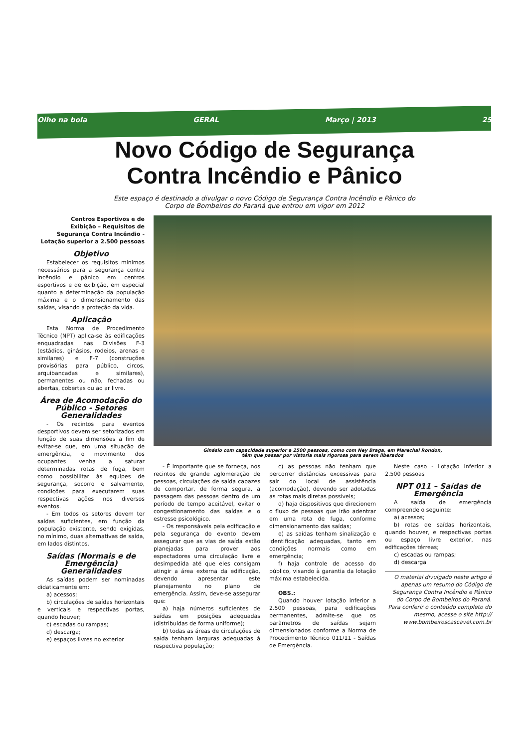Olho na bola GERAL Março | 2013 25
Novo Código de Segurança
Contra Incêndio e Pânico
Este espaço é destinado a divulgar o novo Código de Segurança Contra Incêndio e Pânico do
Corpo de Bombeiros do Paraná que entrou em vigor em 2012
Centros Esportivos e de Exibição – Requisitos de Segurança Contra Incêndio - Lotação superior a 2.500 pessoas
Objetivo
Estabelecer os requisitos mínimos necessários para a segurança contra incêndio e pânico em centros esportivos e de exibição, em especial quanto a determinação da população máxima e o dimensionamento das saídas, visando a proteção da vida.
Aplicação
Esta Norma de Procedimento Técnico (NPT) aplica-se às edificações enquadradas nas Divisões F-3 (estádios, ginásios, rodeios, arenas e similares) e F-7 (construções provisórias para público, circos, arquibancadas e similares), permanentes ou não, fechadas ou abertas, cobertas ou ao ar livre.
Área de Acomodação do Público - Setores Generalidades
- Os recintos para eventos desportivos devem ser setorizados em função de suas dimensões a fim de evitar-se que, em uma situação de emergência, o movimento dos ocupantes venha a saturar determinadas rotas de fuga, bem como possibilitar às equipes de segurança, socorro e salvamento, condições para executarem suas respectivas ações nos diversos eventos.
- Em todos os setores devem ter saídas suficientes, em função da população existente, sendo exigidas, no mínimo, duas alternativas de saída, em lados distintos.
Saídas (Normais e de Emergência) Generalidades
As saídas podem ser nominadas didaticamente em:
a) acessos;
b) circulações de saídas horizontais e verticais e respectivas portas, quando houver;
c) escadas ou rampas;
d) descarga;
e) espaços livres no exterior
Ginásio com capacidade superior a 2500 pessoas, como com Ney Braga, em Marechal Rondon,
têm que passar por vistoria mais rigorosa para serem liberados
- É importante que se forneça, nos recintos de grande aglomeração de pessoas, circulações de saída capazes de comportar, de forma segura, a passagem das pessoas dentro de um período de tempo aceitável, evitar o congestionamento das saídas e o estresse psicológico.
- Os responsáveis pela edificação e pela segurança do evento devem assegurar que as vias de saída estão planejadas para prover aos espectadores uma circulação livre e desimpedida até que eles consigam atingir a área externa da edificação, devendo apresentar este planejamento no plano de emergência. Assim, deve-se assegurar que:
a) haja números suficientes de saídas em posições adequadas (distribuídas de forma uniforme);
b) todas as áreas de circulações de saída tenham larguras adequadas à respectiva população;
c) as pessoas não tenham que percorrer distâncias excessivas para sair do local de assistência (acomodação), devendo ser adotadas as rotas mais diretas possíveis;
d) haja dispositivos que direcionem o fluxo de pessoas que irão adentrar em uma rota de fuga, conforme dimensionamento das saídas;
e) as saídas tenham sinalização e identificação adequadas, tanto em condições normais como em emergência;
f) haja controle de acesso do público, visando à garantia da lotação máxima estabelecida.
OBS.:
Quando houver lotação inferior a 2.500 pessoas, para edificações permanentes, admite-se que os parâmetros de saídas sejam dimensionados conforme a Norma de Procedimento Técnico 011/11 - Saídas de Emergência.
Neste caso - Lotação Inferior a 2.500 pessoas
NPT 011 – Saídas de Emergência
A saída de emergência compreende o seguinte:
a) acessos;
b) rotas de saídas horizontais, quando houver, e respectivas portas ou espaço livre exterior, nas edificações térreas;
c) escadas ou rampas;
d) descarga
O material divulgado neste artigo é apenas um resumo do Código de Segurança Contra Incêndio e Pânico do Corpo de Bombeiros do Paraná. Para conferir o conteúdo completo do mesmo, acesse o site http:// www.bombeiroscascavel.com.br